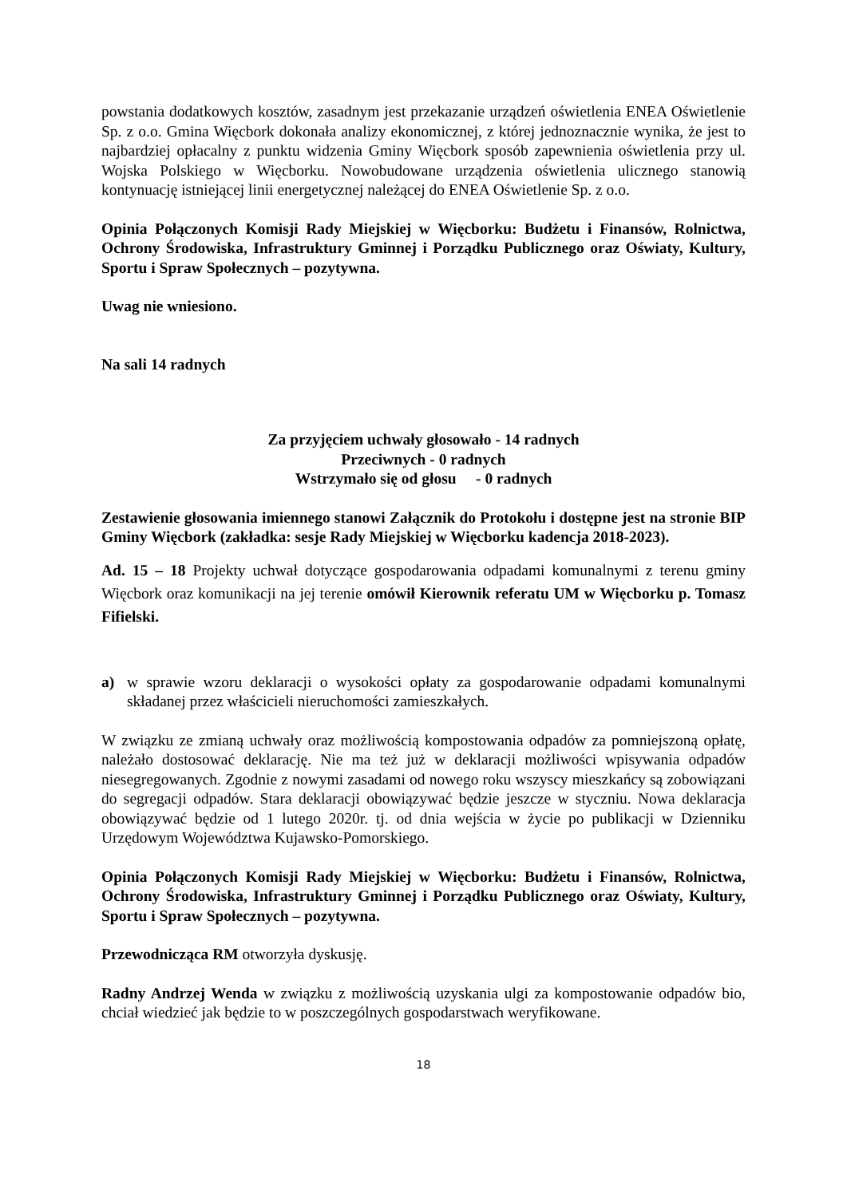powstania dodatkowych kosztów, zasadnym jest przekazanie urządzeń oświetlenia ENEA Oświetlenie Sp. z o.o. Gmina Więcbork dokonała analizy ekonomicznej, z której jednoznacznie wynika, że jest to najbardziej opłacalny z punktu widzenia Gminy Więcbork sposób zapewnienia oświetlenia przy ul. Wojska Polskiego w Więcborku. Nowobudowane urządzenia oświetlenia ulicznego stanowią kontynuację istniejącej linii energetycznej należącej do ENEA Oświetlenie Sp. z o.o.
Opinia Połączonych Komisji Rady Miejskiej w Więcborku: Budżetu i Finansów, Rolnictwa, Ochrony Środowiska, Infrastruktury Gminnej i Porządku Publicznego oraz Oświaty, Kultury, Sportu i Spraw Społecznych – pozytywna.
Uwag nie wniesiono.
Na sali 14 radnych
Za przyjęciem uchwały głosowało - 14 radnych
Przeciwnych - 0 radnych
Wstrzymało się od głosu - 0 radnych
Zestawienie głosowania imiennego stanowi Załącznik do Protokołu i dostępne jest na stronie BIP Gminy Więcbork (zakładka: sesje Rady Miejskiej w Więcborku kadencja 2018-2023).
Ad. 15 – 18 Projekty uchwał dotyczące gospodarowania odpadami komunalnymi z terenu gminy Więcbork oraz komunikacji na jej terenie omówił Kierownik referatu UM w Więcborku p. Tomasz Fifielski.
a) w sprawie wzoru deklaracji o wysokości opłaty za gospodarowanie odpadami komunalnymi składanej przez właścicieli nieruchomości zamieszkałych.
W związku ze zmianą uchwały oraz możliwością kompostowania odpadów za pomniejszoną opłatę, należało dostosować deklarację. Nie ma też już w deklaracji możliwości wpisywania odpadów niesegregowanych. Zgodnie z nowymi zasadami od nowego roku wszyscy mieszkańcy są zobowiązani do segregacji odpadów. Stara deklaracji obowiązywać będzie jeszcze w styczniu. Nowa deklaracja obowiązywać będzie od 1 lutego 2020r. tj. od dnia wejścia w życie po publikacji w Dzienniku Urzędowym Województwa Kujawsko-Pomorskiego.
Opinia Połączonych Komisji Rady Miejskiej w Więcborku: Budżetu i Finansów, Rolnictwa, Ochrony Środowiska, Infrastruktury Gminnej i Porządku Publicznego oraz Oświaty, Kultury, Sportu i Spraw Społecznych – pozytywna.
Przewodnicząca RM otworzyła dyskusję.
Radny Andrzej Wenda w związku z możliwością uzyskania ulgi za kompostowanie odpadów bio, chciał wiedzieć jak będzie to w poszczególnych gospodarstwach weryfikowane.
18